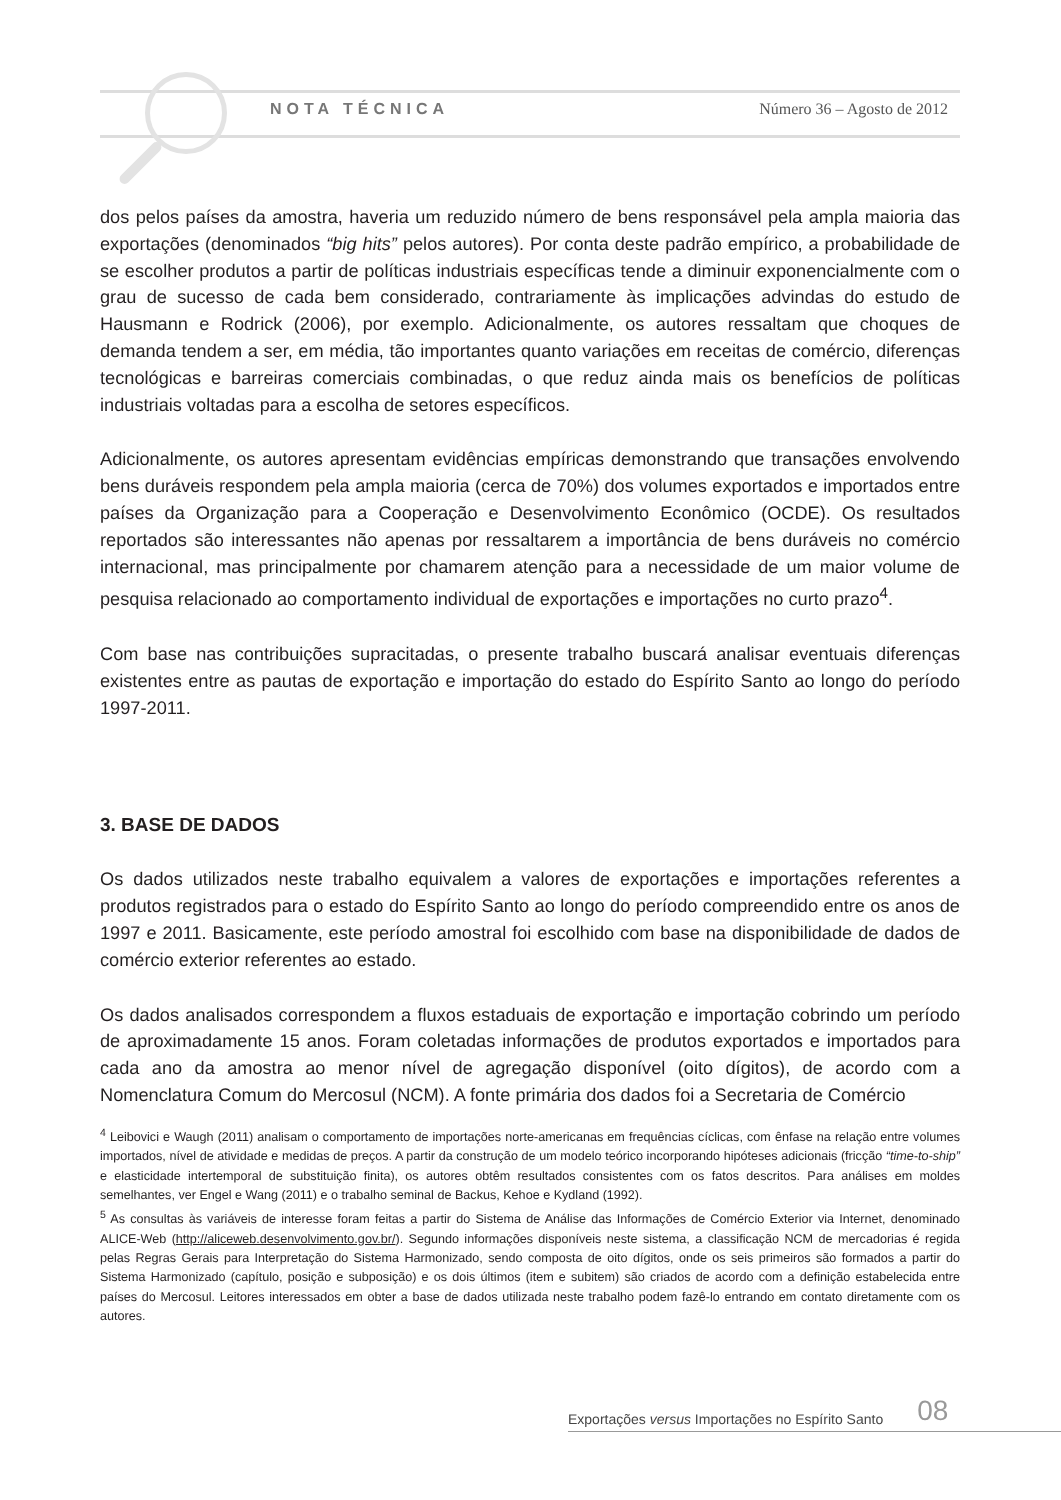NOTA TÉCNICA Número 36 – Agosto de 2012
dos pelos países da amostra, haveria um reduzido número de bens responsável pela ampla maioria das exportações (denominados “big hits” pelos autores). Por conta deste padrão empírico, a probabilidade de se escolher produtos a partir de políticas industriais específicas tende a diminuir exponencialmente com o grau de sucesso de cada bem considerado, contrariamente às implicações advindas do estudo de Hausmann e Rodrick (2006), por exemplo. Adicionalmente, os autores ressaltam que choques de demanda tendem a ser, em média, tão importantes quanto variações em receitas de comércio, diferenças tecnológicas e barreiras comerciais combinadas, o que reduz ainda mais os benefícios de políticas industriais voltadas para a escolha de setores específicos.
Adicionalmente, os autores apresentam evidências empíricas demonstrando que transações envolvendo bens duráveis respondem pela ampla maioria (cerca de 70%) dos volumes exportados e importados entre países da Organização para a Cooperação e Desenvolvimento Econômico (OCDE). Os resultados reportados são interessantes não apenas por ressaltarem a importância de bens duráveis no comércio internacional, mas principalmente por chamarem atenção para a necessidade de um maior volume de pesquisa relacionado ao comportamento individual de exportações e importações no curto prazo<sup>4</sup>.
Com base nas contribuições supracitadas, o presente trabalho buscará analisar eventuais diferenças existentes entre as pautas de exportação e importação do estado do Espírito Santo ao longo do período 1997-2011.
3. BASE DE DADOS
Os dados utilizados neste trabalho equivalem a valores de exportações e importações referentes a produtos registrados para o estado do Espírito Santo ao longo do período compreendido entre os anos de 1997 e 2011. Basicamente, este período amostral foi escolhido com base na disponibilidade de dados de comércio exterior referentes ao estado.
Os dados analisados correspondem a fluxos estaduais de exportação e importação cobrindo um período de aproximadamente 15 anos. Foram coletadas informações de produtos exportados e importados para cada ano da amostra ao menor nível de agregação disponível (oito dígitos), de acordo com a Nomenclatura Comum do Mercosul (NCM). A fonte primária dos dados foi a Secretaria de Comércio
<sup>4</sup> Leibovici e Waugh (2011) analisam o comportamento de importações norte-americanas em frequências cíclicas, com ênfase na relação entre volumes importados, nível de atividade e medidas de preços. A partir da construção de um modelo teórico incorporando hipóteses adicionais (fricção “time-to-ship” e elasticidade intertemporal de substituição finita), os autores obtêm resultados consistentes com os fatos descritos. Para análises em moldes semelhantes, ver Engel e Wang (2011) e o trabalho seminal de Backus, Kehoe e Kydland (1992).
<sup>5</sup> As consultas às variáveis de interesse foram feitas a partir do Sistema de Análise das Informações de Comércio Exterior via Internet, denominado ALICE-Web (http://aliceweb.desenvolvimento.gov.br/). Segundo informações disponíveis neste sistema, a classificação NCM de mercadorias é regida pelas Regras Gerais para Interpretação do Sistema Harmonizado, sendo composta de oito dígitos, onde os seis primeiros são formados a partir do Sistema Harmonizado (capítulo, posição e subposição) e os dois últimos (item e subitem) são criados de acordo com a definição estabelecida entre países do Mercosul. Leitores interessados em obter a base de dados utilizada neste trabalho podem fazê-lo entrando em contato diretamente com os autores.
Exportações versus Importações no Espírito Santo 08